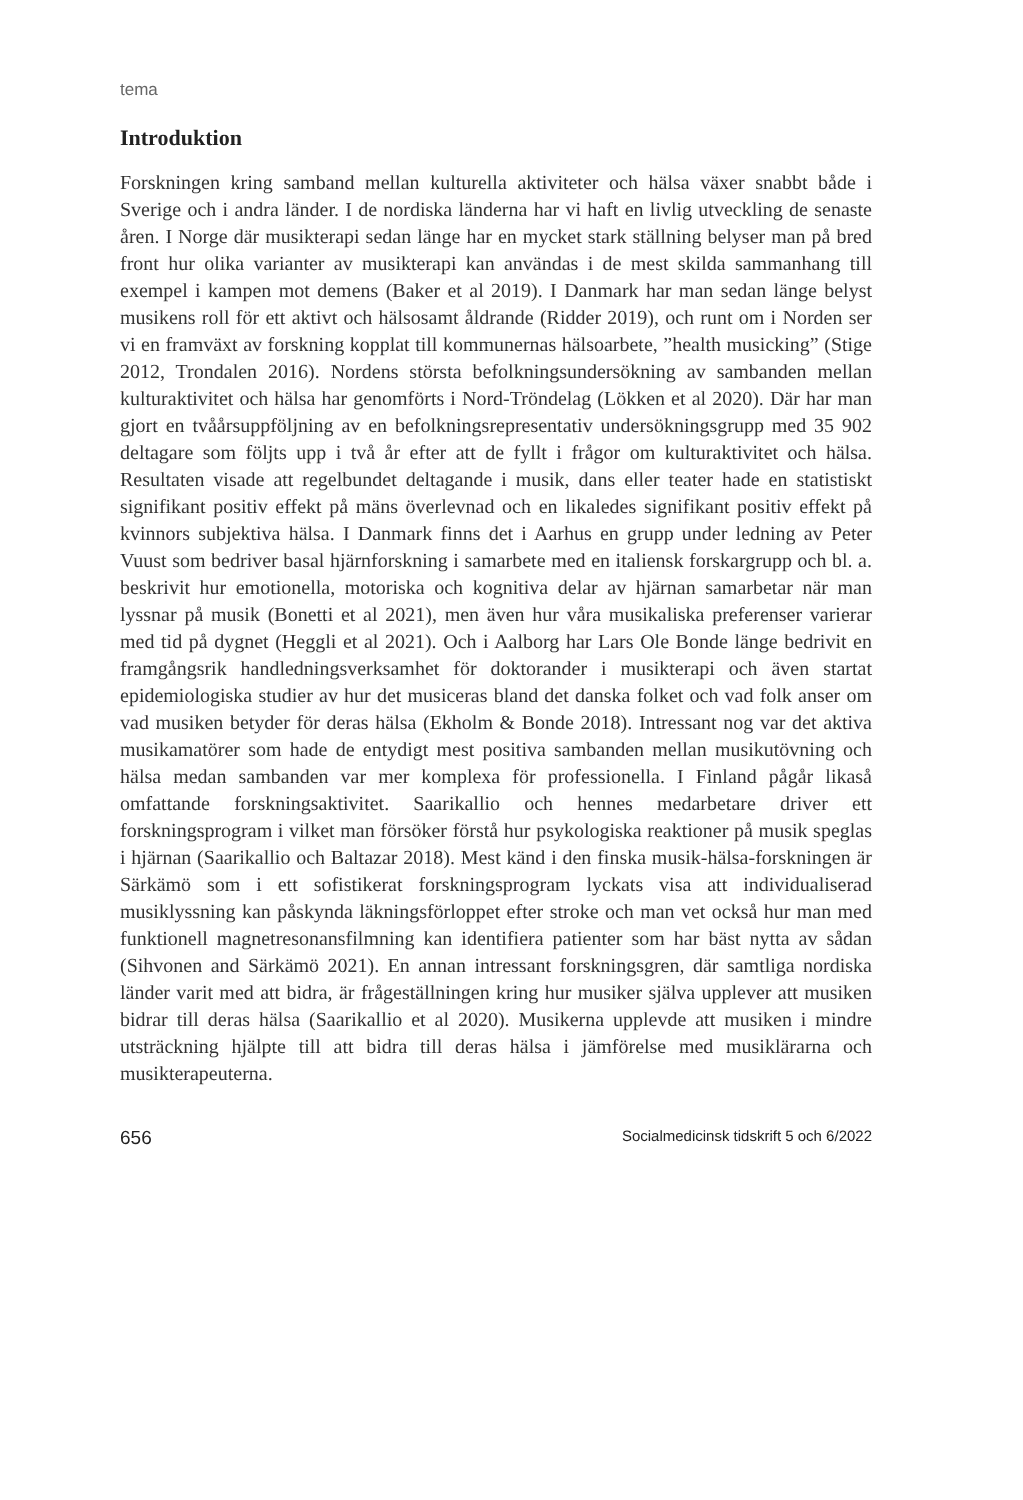tema
Introduktion
Forskningen kring samband mellan kulturella aktiviteter och hälsa växer snabbt både i Sverige och i andra länder. I de nordiska länderna har vi haft en livlig utveckling de senaste åren. I Norge där musikterapi sedan länge har en mycket stark ställning belyser man på bred front hur olika varianter av musikterapi kan användas i de mest skilda sammanhang till exempel i kampen mot demens (Baker et al 2019). I Danmark har man sedan länge belyst musikens roll för ett aktivt och hälsosamt åldrande (Ridder 2019), och runt om i Norden ser vi en framväxt av forskning kopplat till kommunernas hälsoarbete, ”health musicking” (Stige 2012, Trondalen 2016). Nordens största befolkningsundersökning av sambanden mellan kulturaktivitet och hälsa har genomförts i Nord-Tröndelag (Lökken et al 2020). Där har man gjort en tvåårsuppföljning av en befolkningsrepresentativ undersökningsgrupp med 35 902 deltagare som följts upp i två år efter att de fyllt i frågor om kulturaktivitet och hälsa. Resultaten visade att regelbundet deltagande i musik, dans eller teater hade en statistiskt signifikant positiv effekt på mäns överlevnad och en likaledes signifikant positiv effekt på kvinnors subjektiva hälsa. I Danmark finns det i Aarhus en grupp under ledning av Peter Vuust som bedriver basal hjärnforskning i samarbete med en italiensk forskargrupp och bl. a. beskrivit hur emotionella, motoriska och kognitiva delar av hjärnan samarbetar när man lyssnar på musik (Bonetti et al 2021), men även hur våra musikaliska preferenser varierar med tid på dygnet (Heggli et al 2021). Och i Aalborg har Lars Ole Bonde länge bedrivit en framgångsrik handledningsverksamhet för doktorander i musikterapi och även startat epidemiologiska studier av hur det musiceras bland det danska folket och vad folk anser om vad musiken betyder för deras hälsa (Ekholm & Bonde 2018). Intressant nog var det aktiva musikamatörer som hade de entydigt mest positiva sambanden mellan musikutövning och hälsa medan sambanden var mer komplexa för professionella. I Finland pågår likaså omfattande forskningsaktivitet. Saarikallio och hennes medarbetare driver ett forskningsprogram i vilket man försöker förstå hur psykologiska reaktioner på musik speglas i hjärnan (Saarikallio och Baltazar 2018). Mest känd i den finska musik-hälsa-forskningen är Särkämö som i ett sofistikerat forskningsprogram lyckats visa att individualiserad musiklyssning kan påskynda läkningsförloppet efter stroke och man vet också hur man med funktionell magnetresonansfilmning kan identifiera patienter som har bäst nytta av sådan (Sihvonen and Särkämö 2021). En annan intressant forskningsgren, där samtliga nordiska länder varit med att bidra, är frågeställningen kring hur musiker själva upplever att musiken bidrar till deras hälsa (Saarikallio et al 2020). Musikerna upplevde att musiken i mindre utsträckning hjälpte till att bidra till deras hälsa i jämförelse med musiklärarna och musikterapeuterna.
656 Socialmedicinsk tidskrift 5 och 6/2022